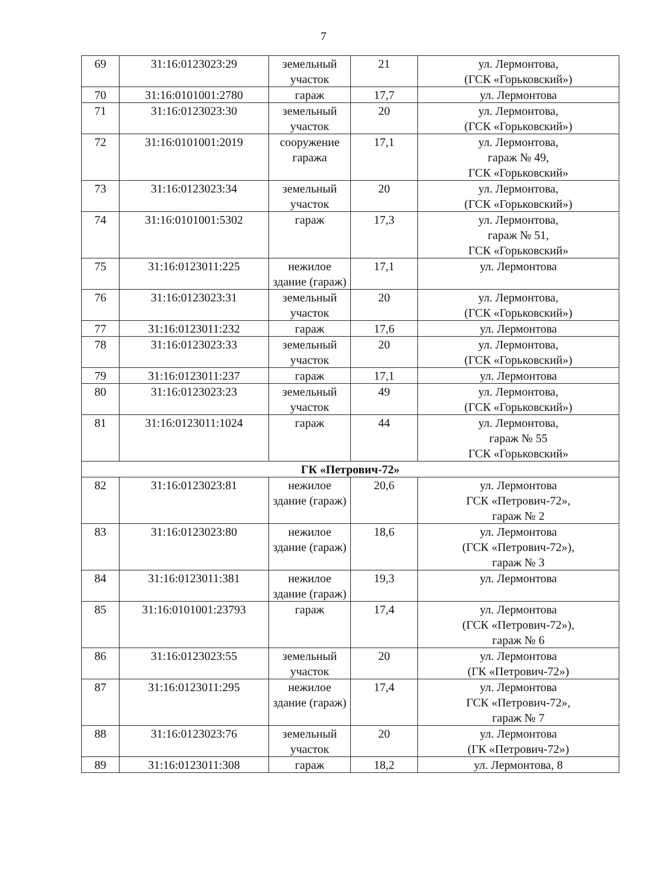7
| 69 | 31:16:0123023:29 | земельный участок | 21 | ул. Лермонтова, (ГСК «Горьковский») |
| 70 | 31:16:0101001:2780 | гараж | 17,7 | ул. Лермонтова |
| 71 | 31:16:0123023:30 | земельный участок | 20 | ул. Лермонтова, (ГСК «Горьковский») |
| 72 | 31:16:0101001:2019 | сооружение гаража | 17,1 | ул. Лермонтова, гараж № 49, ГСК «Горьковский» |
| 73 | 31:16:0123023:34 | земельный участок | 20 | ул. Лермонтова, (ГСК «Горьковский») |
| 74 | 31:16:0101001:5302 | гараж | 17,3 | ул. Лермонтова, гараж № 51, ГСК «Горьковский» |
| 75 | 31:16:0123011:225 | нежилое здание (гараж) | 17,1 | ул. Лермонтова |
| 76 | 31:16:0123023:31 | земельный участок | 20 | ул. Лермонтова, (ГСК «Горьковский») |
| 77 | 31:16:0123011:232 | гараж | 17,6 | ул. Лермонтова |
| 78 | 31:16:0123023:33 | земельный участок | 20 | ул. Лермонтова, (ГСК «Горьковский») |
| 79 | 31:16:0123011:237 | гараж | 17,1 | ул. Лермонтова |
| 80 | 31:16:0123023:23 | земельный участок | 49 | ул. Лермонтова, (ГСК «Горьковский») |
| 81 | 31:16:0123011:1024 | гараж | 44 | ул. Лермонтова, гараж № 55 ГСК «Горьковский» |
| ГК «Петрович-72» | | | | |
| 82 | 31:16:0123023:81 | нежилое здание (гараж) | 20,6 | ул. Лермонтова ГСК «Петрович-72», гараж № 2 |
| 83 | 31:16:0123023:80 | нежилое здание (гараж) | 18,6 | ул. Лермонтова (ГСК «Петрович-72»), гараж № 3 |
| 84 | 31:16:0123011:381 | нежилое здание (гараж) | 19,3 | ул. Лермонтова |
| 85 | 31:16:0101001:23793 | гараж | 17,4 | ул. Лермонтова (ГСК «Петрович-72»), гараж № 6 |
| 86 | 31:16:0123023:55 | земельный участок | 20 | ул. Лермонтова (ГК «Петрович-72») |
| 87 | 31:16:0123011:295 | нежилое здание (гараж) | 17,4 | ул. Лермонтова ГСК «Петрович-72», гараж № 7 |
| 88 | 31:16:0123023:76 | земельный участок | 20 | ул. Лермонтова (ГК «Петрович-72») |
| 89 | 31:16:0123011:308 | гараж | 18,2 | ул. Лермонтова, 8 |